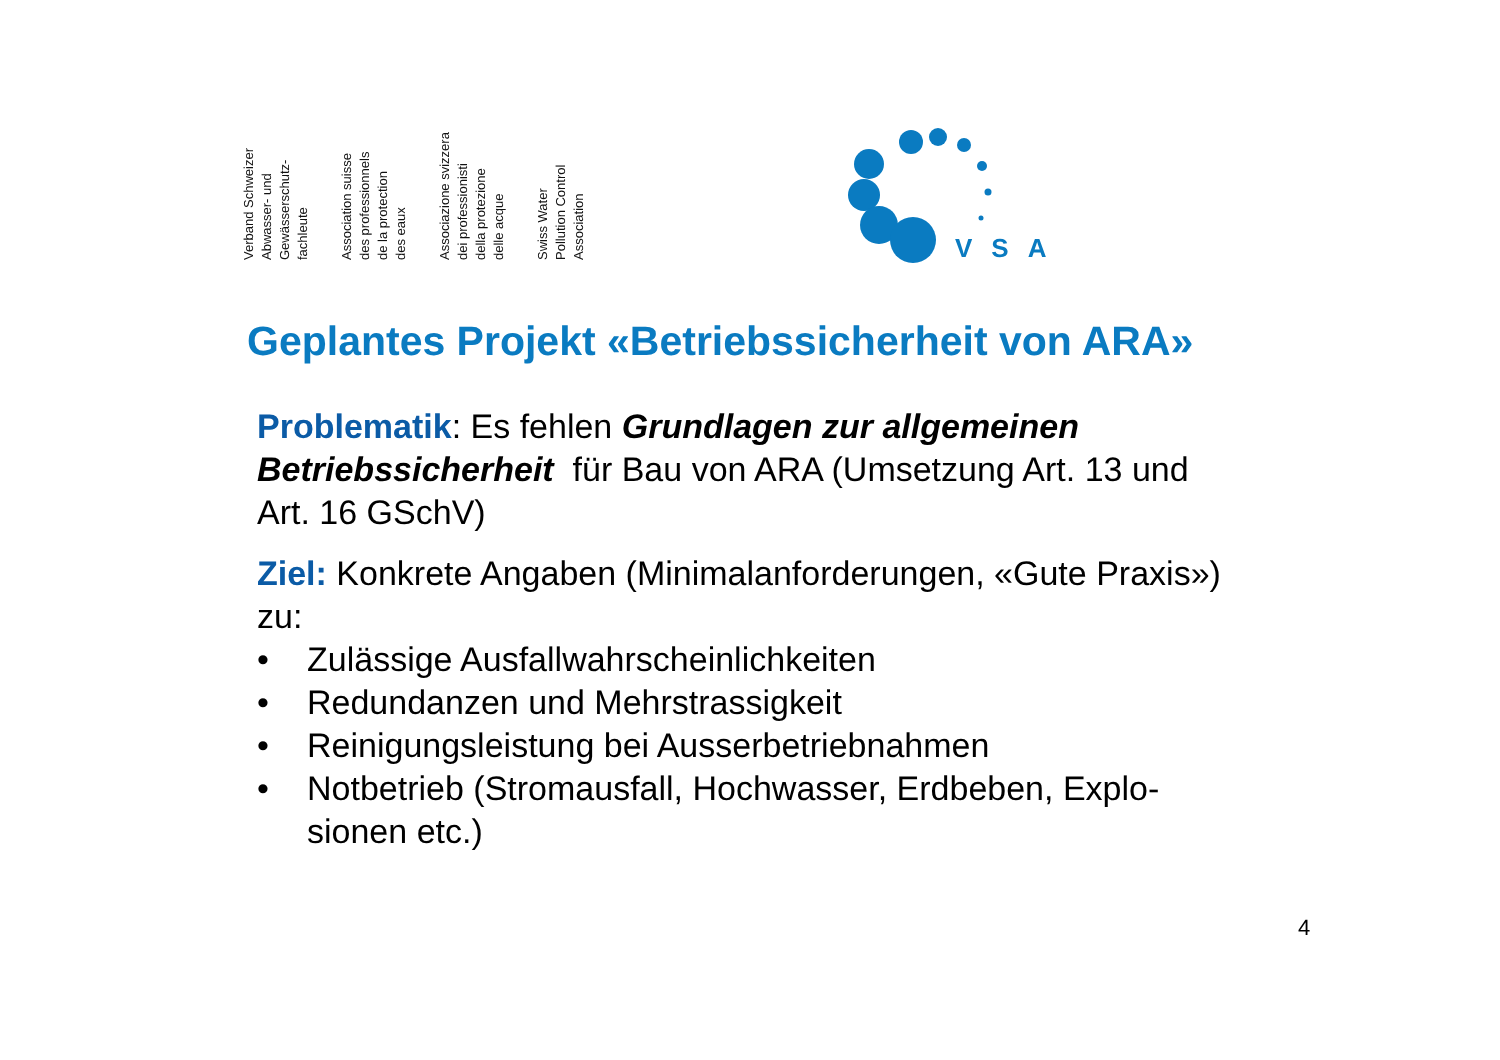Verband Schweizer
Abwasser- und
Gewässerschutz-
fachleute
Association suisse
des professionnels
de la protection
des eaux
Associazione svizzera
dei professionisti
della protezione
delle acque
Swiss Water
Pollution Control
Association
VSA
Geplantes Projekt «Betriebssicherheit von ARA»
Problematik: Es fehlen Grundlagen zur allgemeinen Betriebssicherheit für Bau von ARA (Umsetzung Art. 13 und Art. 16 GSchV)
Ziel: Konkrete Angaben (Minimalanforderungen, «Gute Praxis») zu:
• Zulässige Ausfallwahrscheinlichkeiten
• Redundanzen und Mehrstrassigkeit
• Reinigungsleistung bei Ausserbetriebnahmen
• Notbetrieb (Stromausfall, Hochwasser, Erdbeben, Explo-sionen etc.)
4